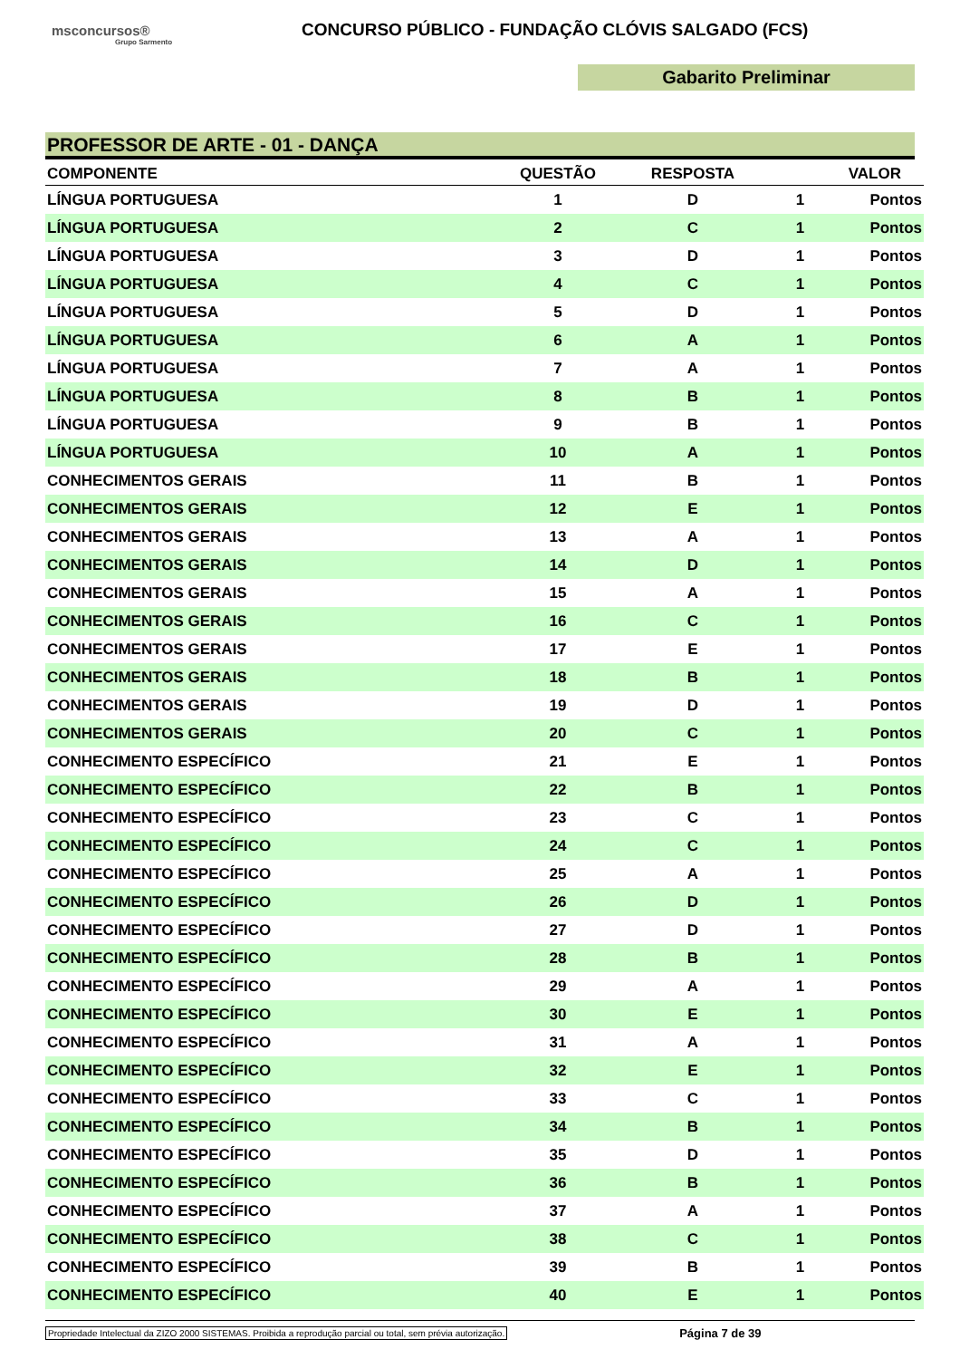msconcursos®
Grupo Sarmento
CONCURSO PÚBLICO - FUNDAÇÃO CLÓVIS SALGADO (FCS)
Gabarito Preliminar
PROFESSOR DE ARTE - 01 - DANÇA
| COMPONENTE | QUESTÃO | RESPOSTA | VALOR | |
| --- | --- | --- | --- | --- |
| LÍNGUA PORTUGUESA | 1 | D | 1 | Pontos |
| LÍNGUA PORTUGUESA | 2 | C | 1 | Pontos |
| LÍNGUA PORTUGUESA | 3 | D | 1 | Pontos |
| LÍNGUA PORTUGUESA | 4 | C | 1 | Pontos |
| LÍNGUA PORTUGUESA | 5 | D | 1 | Pontos |
| LÍNGUA PORTUGUESA | 6 | A | 1 | Pontos |
| LÍNGUA PORTUGUESA | 7 | A | 1 | Pontos |
| LÍNGUA PORTUGUESA | 8 | B | 1 | Pontos |
| LÍNGUA PORTUGUESA | 9 | B | 1 | Pontos |
| LÍNGUA PORTUGUESA | 10 | A | 1 | Pontos |
| CONHECIMENTOS GERAIS | 11 | B | 1 | Pontos |
| CONHECIMENTOS GERAIS | 12 | E | 1 | Pontos |
| CONHECIMENTOS GERAIS | 13 | A | 1 | Pontos |
| CONHECIMENTOS GERAIS | 14 | D | 1 | Pontos |
| CONHECIMENTOS GERAIS | 15 | A | 1 | Pontos |
| CONHECIMENTOS GERAIS | 16 | C | 1 | Pontos |
| CONHECIMENTOS GERAIS | 17 | E | 1 | Pontos |
| CONHECIMENTOS GERAIS | 18 | B | 1 | Pontos |
| CONHECIMENTOS GERAIS | 19 | D | 1 | Pontos |
| CONHECIMENTOS GERAIS | 20 | C | 1 | Pontos |
| CONHECIMENTO ESPECÍFICO | 21 | E | 1 | Pontos |
| CONHECIMENTO ESPECÍFICO | 22 | B | 1 | Pontos |
| CONHECIMENTO ESPECÍFICO | 23 | C | 1 | Pontos |
| CONHECIMENTO ESPECÍFICO | 24 | C | 1 | Pontos |
| CONHECIMENTO ESPECÍFICO | 25 | A | 1 | Pontos |
| CONHECIMENTO ESPECÍFICO | 26 | D | 1 | Pontos |
| CONHECIMENTO ESPECÍFICO | 27 | D | 1 | Pontos |
| CONHECIMENTO ESPECÍFICO | 28 | B | 1 | Pontos |
| CONHECIMENTO ESPECÍFICO | 29 | A | 1 | Pontos |
| CONHECIMENTO ESPECÍFICO | 30 | E | 1 | Pontos |
| CONHECIMENTO ESPECÍFICO | 31 | A | 1 | Pontos |
| CONHECIMENTO ESPECÍFICO | 32 | E | 1 | Pontos |
| CONHECIMENTO ESPECÍFICO | 33 | C | 1 | Pontos |
| CONHECIMENTO ESPECÍFICO | 34 | B | 1 | Pontos |
| CONHECIMENTO ESPECÍFICO | 35 | D | 1 | Pontos |
| CONHECIMENTO ESPECÍFICO | 36 | B | 1 | Pontos |
| CONHECIMENTO ESPECÍFICO | 37 | A | 1 | Pontos |
| CONHECIMENTO ESPECÍFICO | 38 | C | 1 | Pontos |
| CONHECIMENTO ESPECÍFICO | 39 | B | 1 | Pontos |
| CONHECIMENTO ESPECÍFICO | 40 | E | 1 | Pontos |
Propriedade Intelectual da ZIZO 2000 SISTEMAS. Proibida a reprodução parcial ou total, sem prévia autorização. Página 7 de 39